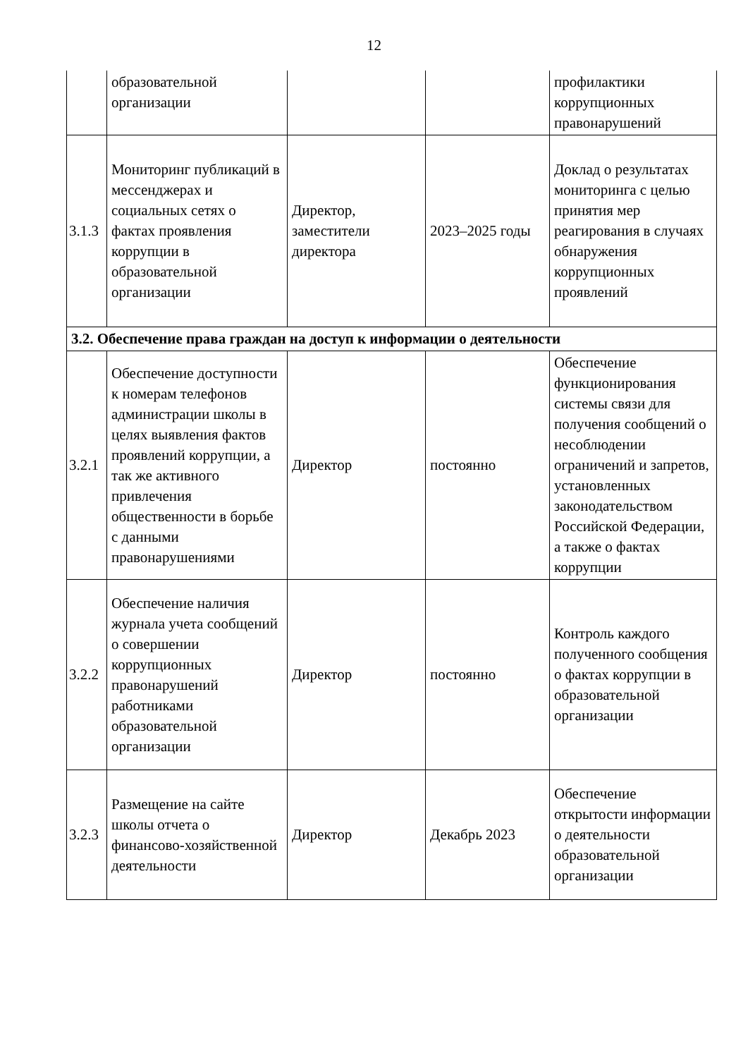12
| | образовательной организации | | | профилактики коррупционных правонарушений |
| 3.1.3 | Мониторинг публикаций в мессенджерах и социальных сетях о фактах проявления коррупции в образовательной организации | Директор, заместители директора | 2023–2025 годы | Доклад о результатах мониторинга с целью принятия мер реагирования в случаях обнаружения коррупционных проявлений |
| 3.2. Обеспечение права граждан на доступ к информации о деятельности | | | | |
| 3.2.1 | Обеспечение доступности к номерам телефонов администрации школы в целях выявления фактов проявлений коррупции, а так же активного привлечения общественности в борьбе с данными правонарушениями | Директор | постоянно | Обеспечение функционирования системы связи для получения сообщений о несоблюдении ограничений и запретов, установленных законодательством Российской Федерации, а также о фактах коррупции |
| 3.2.2 | Обеспечение наличия журнала учета сообщений о совершении коррупционных правонарушений работниками образовательной организации | Директор | постоянно | Контроль каждого полученного сообщения о фактах коррупции в образовательной организации |
| 3.2.3 | Размещение на сайте школы отчета о финансово-хозяйственной деятельности | Директор | Декабрь 2023 | Обеспечение открытости информации о деятельности образовательной организации |